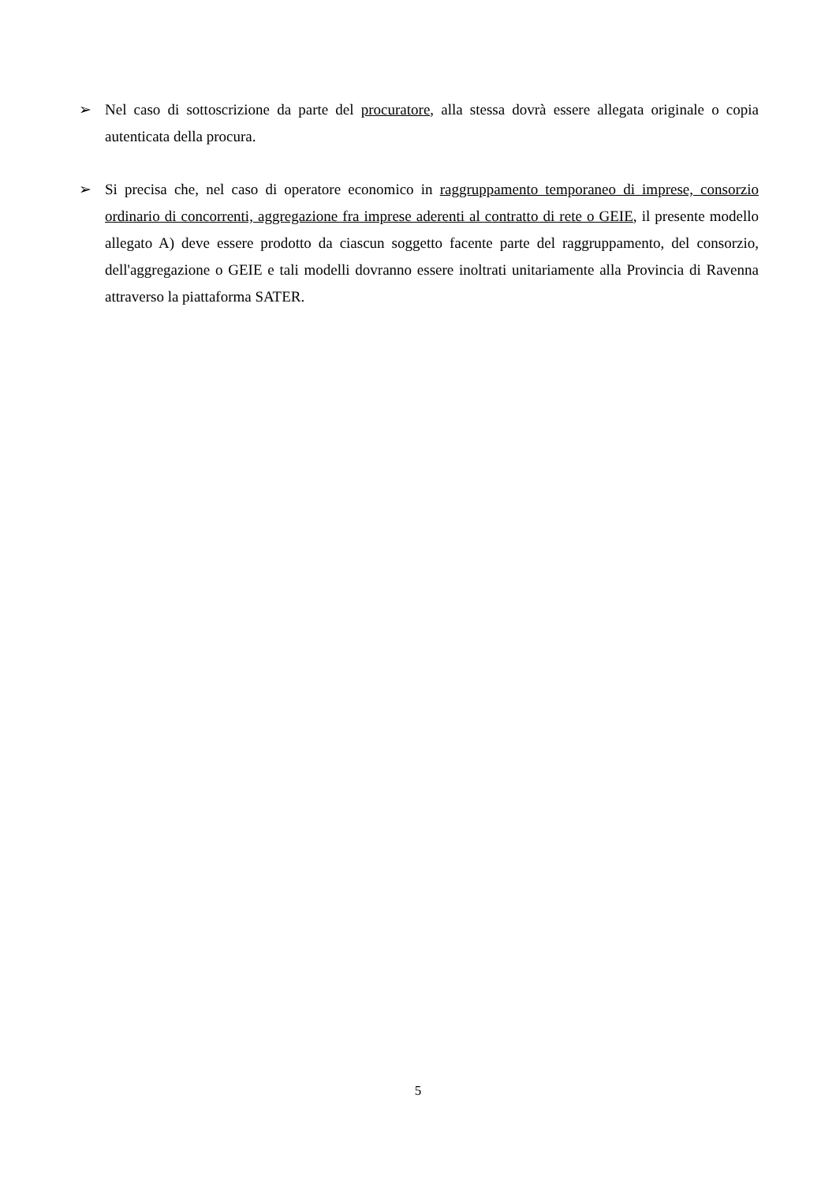➢ Nel caso di sottoscrizione da parte del procuratore, alla stessa dovrà essere allegata originale o copia autenticata della procura.
➢ Si precisa che, nel caso di operatore economico in raggruppamento temporaneo di imprese, consorzio ordinario di concorrenti, aggregazione fra imprese aderenti al contratto di rete o GEIE, il presente modello allegato A) deve essere prodotto da ciascun soggetto facente parte del raggruppamento, del consorzio, dell'aggregazione o GEIE e tali modelli dovranno essere inoltrati unitariamente alla Provincia di Ravenna attraverso la piattaforma SATER.
5